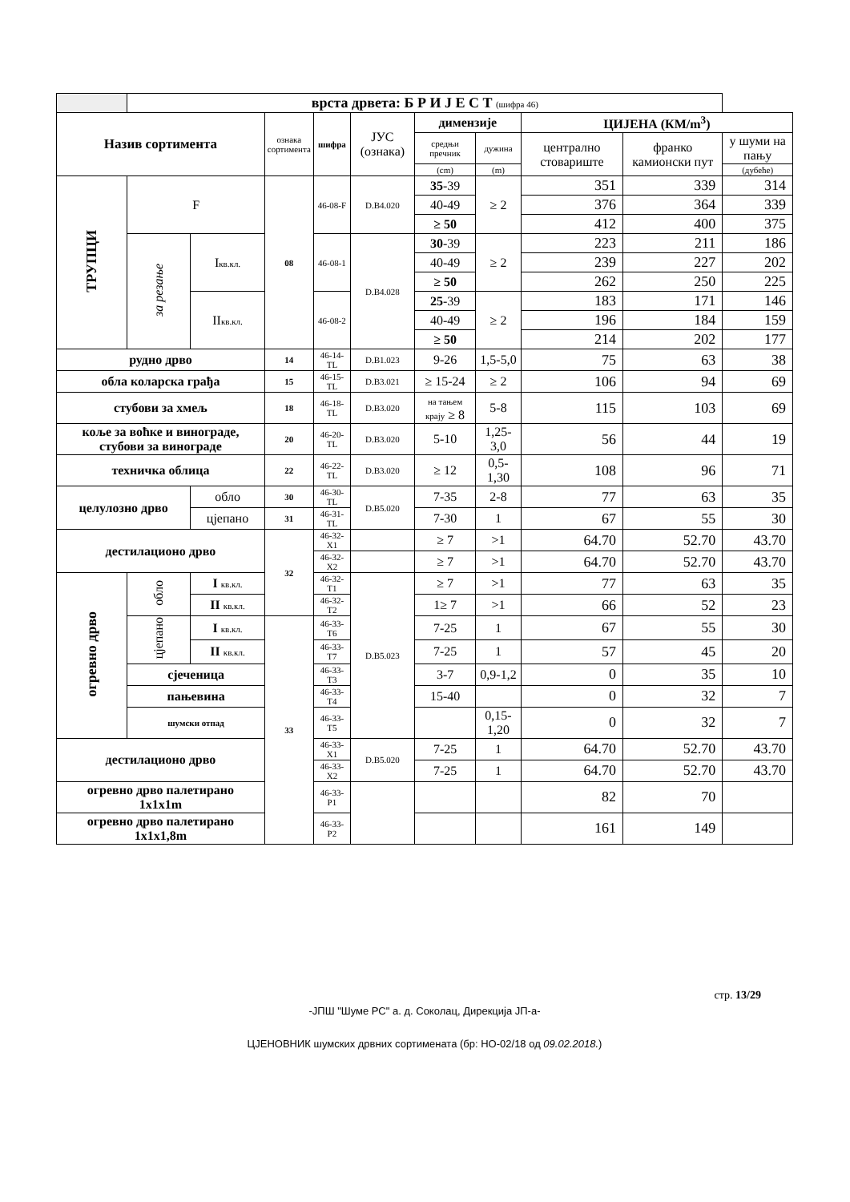| | врста дрвета: Б Р И Ј Е С Т (шифра 46) | | | | | | | | | |
| Назив сортимента | | | ознака сортимента | шифра | ЈУС (ознака) | димензије | | ЦИЈЕНА (КМ/m<sup>3</sup>) | | |
| | | | | | | средњи пречник | дужина | централно стовариште | франко камионски пут | у шуми на пању |
| | | | | | | (cm) | (m) | | | (дубеће) |
| ТРУПЦИ | F | | 08 | 46-08-F | D.B4.020 | 35 -39 | ≥ 2 | 351 | 339 | 314 |
| | | | | | | 40-49 | | 376 | 364 | 339 |
| | | | | | | ≥ 50 | | 412 | 400 | 375 |
| | за резање | I кв.кл. | | 46-08-1 | D.B4.028 | 30 -39 | ≥ 2 | 223 | 211 | 186 |
| | | | | | | 40-49 | | 239 | 227 | 202 |
| | | | | | | ≥ 50 | | 262 | 250 | 225 |
| | | II кв.кл. | | 46-08-2 | | 25 -39 | ≥ 2 | 183 | 171 | 146 |
| | | | | | | 40-49 | | 196 | 184 | 159 |
| | | | | | | ≥ 50 | | 214 | 202 | 177 |
| рудно дрво | | | 14 | 46-14-TL | D.B1.023 | 9-26 | 1,5-5,0 | 75 | 63 | 38 |
| обла коларска грађа | | | 15 | 46-15-TL | D.B3.021 | ≥ 15-24 | ≥ 2 | 106 | 94 | 69 |
| стубови за хмељ | | | 18 | 46-18-TL | D.B3.020 | на тањем крају ≥ 8 | 5-8 | 115 | 103 | 69 |
| коље за воћке и винограде, стубови за винограде | | | 20 | 46-20-TL | D.B3.020 | 5-10 | 1,25-3,0 | 56 | 44 | 19 |
| техничка облица | | | 22 | 46-22-TL | D.B3.020 | ≥ 12 | 0,5-1,30 | 108 | 96 | 71 |
| целулозно дрво | | обло | 30 | 46-30-TL | D.B5.020 | 7-35 | 2-8 | 77 | 63 | 35 |
| | | цјепано | 31 | 46-31-TL | | 7-30 | 1 | 67 | 55 | 30 |
| дестилационо дрво | | | 32 | 46-32-X1 | | ≥ 7 | >1 | 64.70 | 52.70 | 43.70 |
| | | | | 46-32-X2 | | ≥ 7 | >1 | 64.70 | 52.70 | 43.70 |
| огревно дрво | обло | I кв.кл. | | 46-32-T1 | D.B5.023 | ≥ 7 | >1 | 77 | 63 | 35 |
| | | II кв.кл. | | 46-32-T2 | | 1≥ 7 | >1 | 66 | 52 | 23 |
| | цјепано | I кв.кл. | 33 | 46-33-T6 | | 7-25 | 1 | 67 | 55 | 30 |
| | | II кв.кл. | | 46-33-T7 | | 7-25 | 1 | 57 | 45 | 20 |
| | сјеченица | | | 46-33-T3 | | 3-7 | 0,9-1,2 | 0 | 35 | 10 |
| | пањевина | | | 46-33-T4 | | 15-40 | | 0 | 32 | 7 |
| | шумски отпад | | | 46-33-T5 | | | 0,15-1,20 | 0 | 32 | 7 |
| дестилационо дрво | | | | 46-33-X1 | D.B5.020 | 7-25 | 1 | 64.70 | 52.70 | 43.70 |
| | | | | 46-33-X2 | | 7-25 | 1 | 64.70 | 52.70 | 43.70 |
| огревно дрво палетирано 1x1x1m | | | | 46-33-P1 | | | | 82 | 70 | |
| огревно дрво палетирано 1x1x1,8m | | | | 46-33-P2 | | | | 161 | 149 | |
стр. 13/29
-ЈПШ "Шуме РС" а. д. Соколац, Дирекција ЈП-а-
ЦЈЕНОВНИК шумских дрвних сортимената (бр: НО-02/18 од 09.02.2018.)